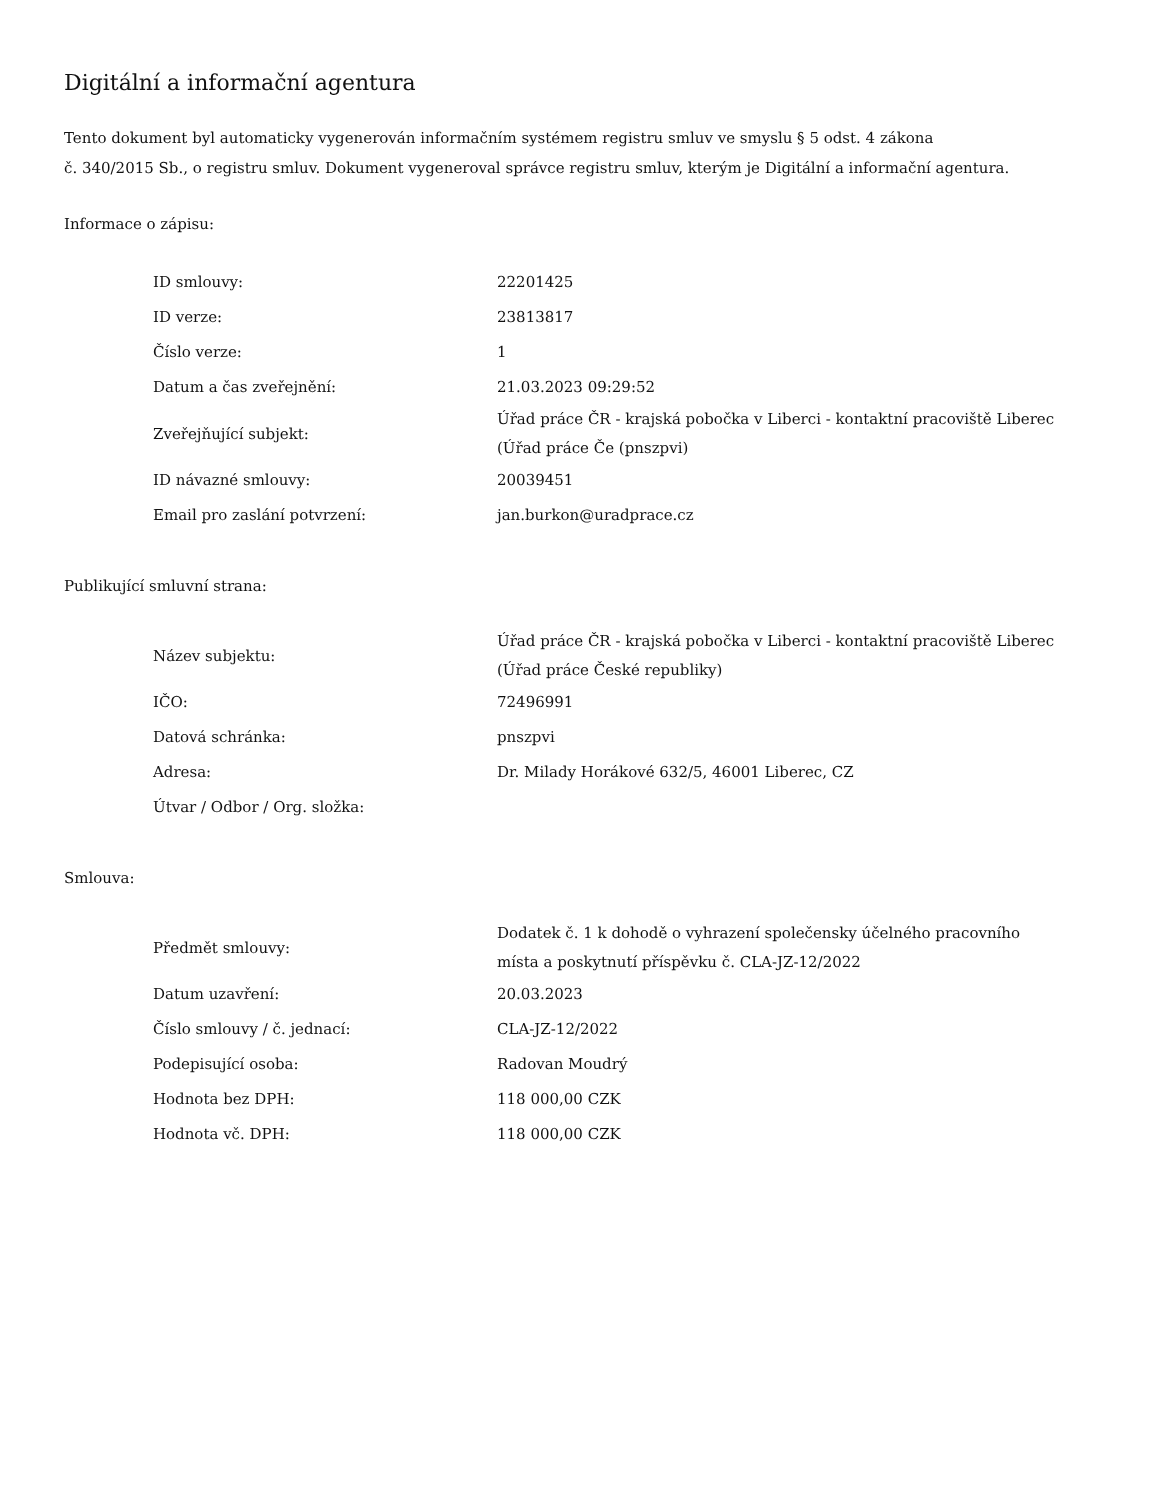Digitální a informační agentura
Tento dokument byl automaticky vygenerován informačním systémem registru smluv ve smyslu § 5 odst. 4 zákona
č. 340/2015 Sb., o registru smluv. Dokument vygeneroval správce registru smluv, kterým je Digitální a informační agentura.
Informace o zápisu:
| ID smlouvy: | 22201425 |
| ID verze: | 23813817 |
| Číslo verze: | 1 |
| Datum a čas zveřejnění: | 21.03.2023 09:29:52 |
| Zveřejňující subjekt: | Úřad práce ČR - krajská pobočka v Liberci - kontaktní pracoviště Liberec (Úřad práce Če (pnszpvi) |
| ID návazné smlouvy: | 20039451 |
| Email pro zaslání potvrzení: | jan.burkon@uradprace.cz |
Publikující smluvní strana:
| Název subjektu: | Úřad práce ČR - krajská pobočka v Liberci - kontaktní pracoviště Liberec (Úřad práce České republiky) |
| IČO: | 72496991 |
| Datová schránka: | pnszpvi |
| Adresa: | Dr. Milady Horákové 632/5, 46001 Liberec, CZ |
| Útvar / Odbor / Org. složka: | |
Smlouva:
| Předmět smlouvy: | Dodatek č. 1 k dohodě o vyhrazení společensky účelného pracovního místa a poskytnutí příspěvku č. CLA-JZ-12/2022 |
| Datum uzavření: | 20.03.2023 |
| Číslo smlouvy / č. jednací: | CLA-JZ-12/2022 |
| Podepisující osoba: | Radovan Moudrý |
| Hodnota bez DPH: | 118 000,00 CZK |
| Hodnota vč. DPH: | 118 000,00 CZK |